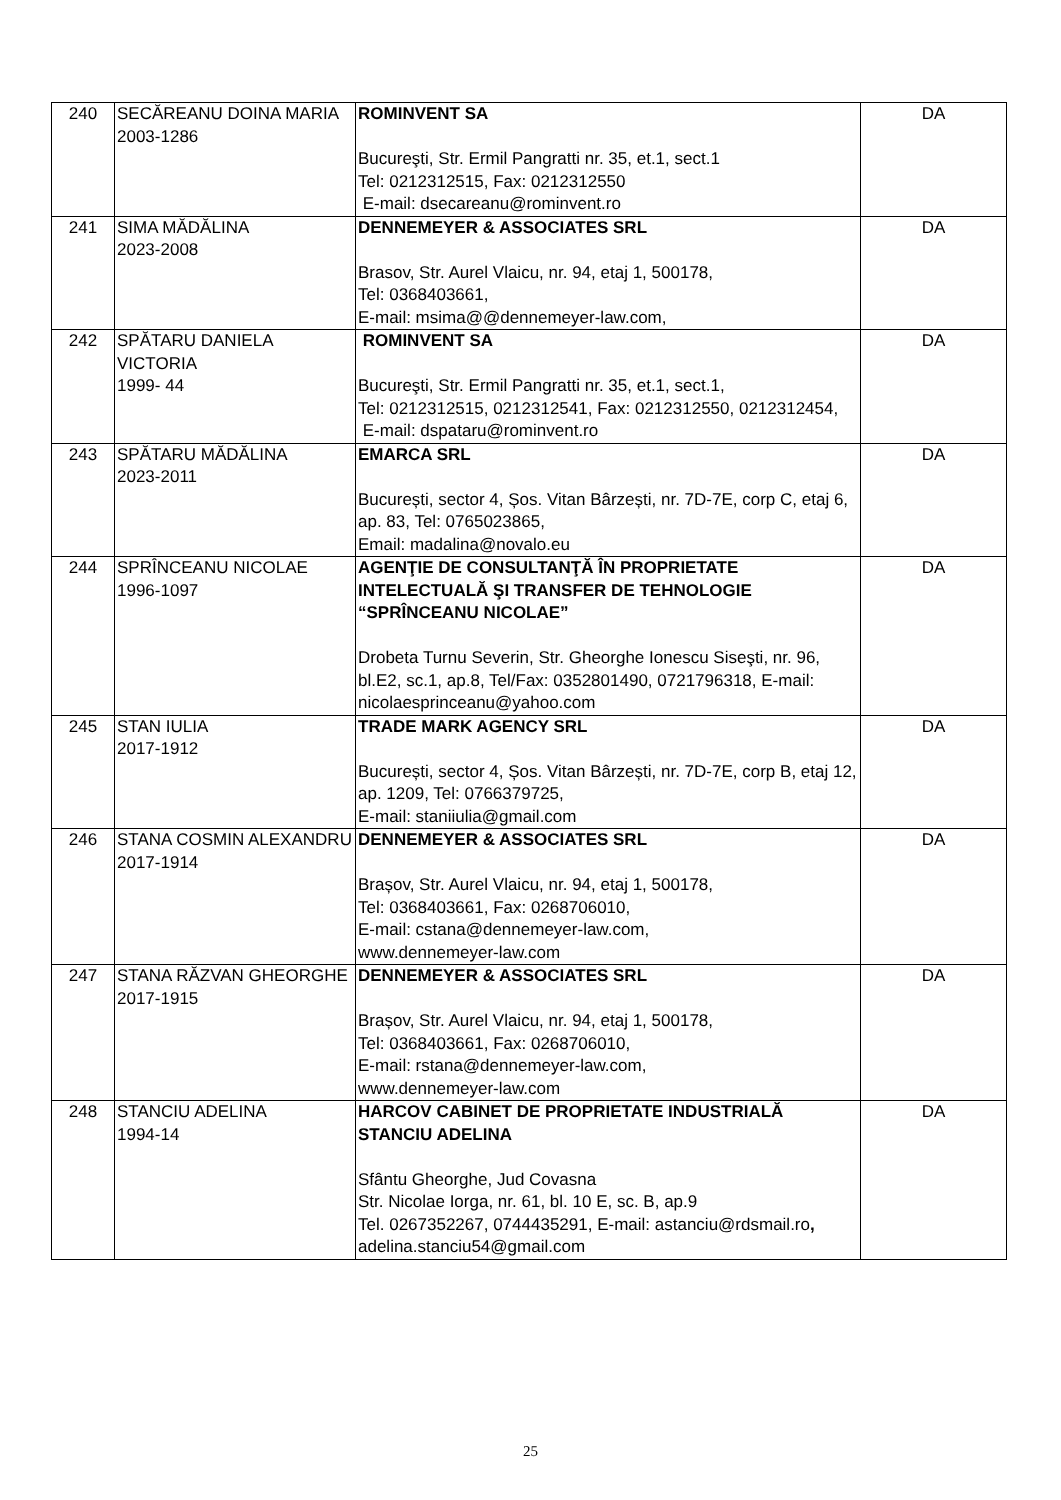| 240 | SECĂREANU DOINA MARIA 2003-1286 | ROMINVENT SA Bucureşti, Str. Ermil Pangratti nr. 35, et.1, sect.1 Tel: 0212312515, Fax: 0212312550 E-mail: dsecareanu@rominvent.ro | DA |
| 241 | SIMA MĂDĂLINA 2023-2008 | DENNEMEYER & ASSOCIATES SRL Brasov, Str. Aurel Vlaicu, nr. 94, etaj 1, 500178, Tel: 0368403661, E-mail: msima@@dennemeyer-law.com, | DA |
| 242 | SPĂTARU DANIELA VICTORIA 1999- 44 | ROMINVENT SA Bucureşti, Str. Ermil Pangratti nr. 35, et.1, sect.1, Tel: 0212312515, 0212312541, Fax: 0212312550, 0212312454, E-mail: dspataru@rominvent.ro | DA |
| 243 | SPĂTARU MĂDĂLINA 2023-2011 | EMARCA SRL București, sector 4, Șos. Vitan Bârzești, nr. 7D-7E, corp C, etaj 6, ap. 83, Tel: 0765023865, Email: madalina@novalo.eu | DA |
| 244 | SPRÎNCEANU NICOLAE 1996-1097 | AGENŢIE DE CONSULTANŢĂ ÎN PROPRIETATE INTELECTUALĂ ŞI TRANSFER DE TEHNOLOGIE “SPRÎNCEANU NICOLAE” Drobeta Turnu Severin, Str. Gheorghe Ionescu Siseşti, nr. 96, bl.E2, sc.1, ap.8, Tel/Fax: 0352801490, 0721796318, E-mail: nicolaesprinceanu@yahoo.com | DA |
| 245 | STAN IULIA 2017-1912 | TRADE MARK AGENCY SRL București, sector 4, Șos. Vitan Bârzești, nr. 7D-7E, corp B, etaj 12, ap. 1209, Tel: 0766379725, E-mail: staniiulia@gmail.com | DA |
| 246 | STANA COSMIN ALEXANDRU 2017-1914 | DENNEMEYER & ASSOCIATES SRL Brașov, Str. Aurel Vlaicu, nr. 94, etaj 1, 500178, Tel: 0368403661, Fax: 0268706010, E-mail: cstana@dennemeyer-law.com, www.dennemeyer-law.com | DA |
| 247 | STANA RĂZVAN GHEORGHE 2017-1915 | DENNEMEYER & ASSOCIATES SRL Brașov, Str. Aurel Vlaicu, nr. 94, etaj 1, 500178, Tel: 0368403661, Fax: 0268706010, E-mail: rstana@dennemeyer-law.com, www.dennemeyer-law.com | DA |
| 248 | STANCIU ADELINA 1994-14 | HARCOV CABINET DE PROPRIETATE INDUSTRIALĂ STANCIU ADELINA Sfântu Gheorghe, Jud Covasna Str. Nicolae Iorga, nr. 61, bl. 10 E, sc. B, ap.9 Tel. 0267352267, 0744435291, E-mail: astanciu@rdsmail.ro , adelina.stanciu54@gmail.com | DA |
25